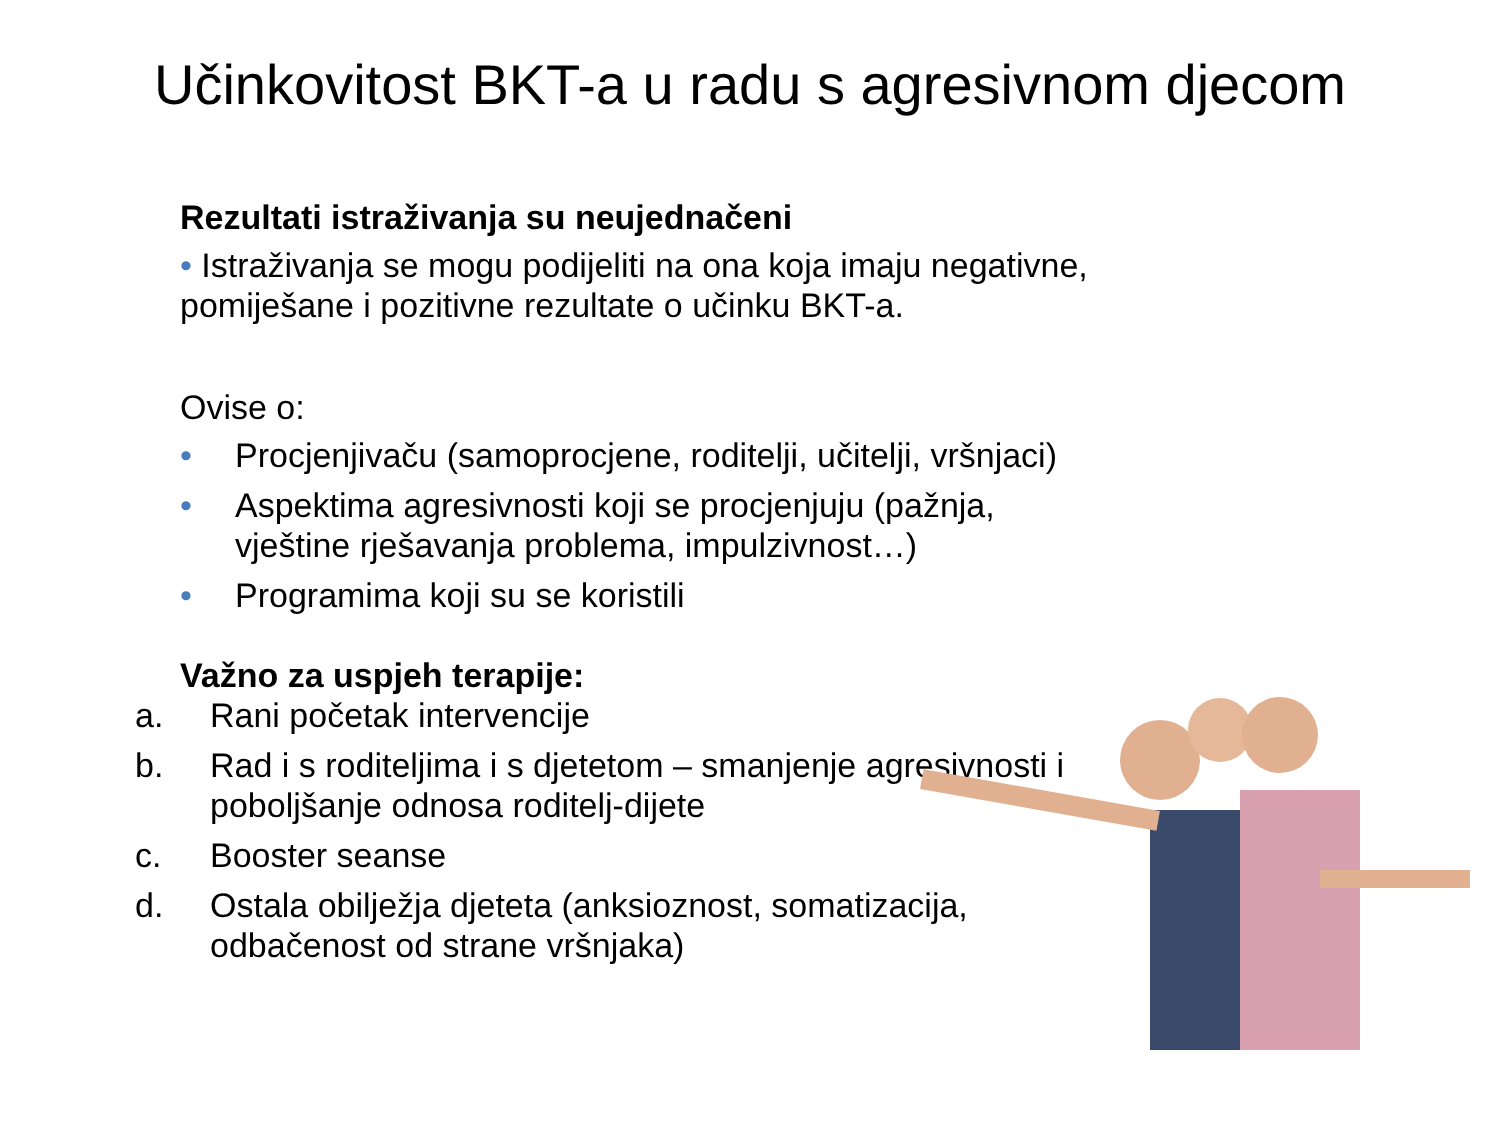Učinkovitost BKT-a u radu s agresivnom djecom
Rezultati istraživanja su neujednačeni
• Istraživanja se mogu podijeliti na ona koja imaju negativne, pomiješane i pozitivne rezultate o učinku BKT-a.
Ovise o:
• Procjenjivaču (samoprocjene, roditelji, učitelji, vršnjaci)
• Aspektima agresivnosti koji se procjenjuju (pažnja, vještine rješavanja problema, impulzivnost…)
• Programima koji su se koristili
Važno za uspjeh terapije:
a. Rani početak intervencije
b. Rad i s roditeljima i s djetetom – smanjenje agresivnosti i poboljšanje odnosa roditelj-dijete
c. Booster seanse
d. Ostala obilježja djeteta (anksioznost, somatizacija, odbačenost od strane vršnjaka)